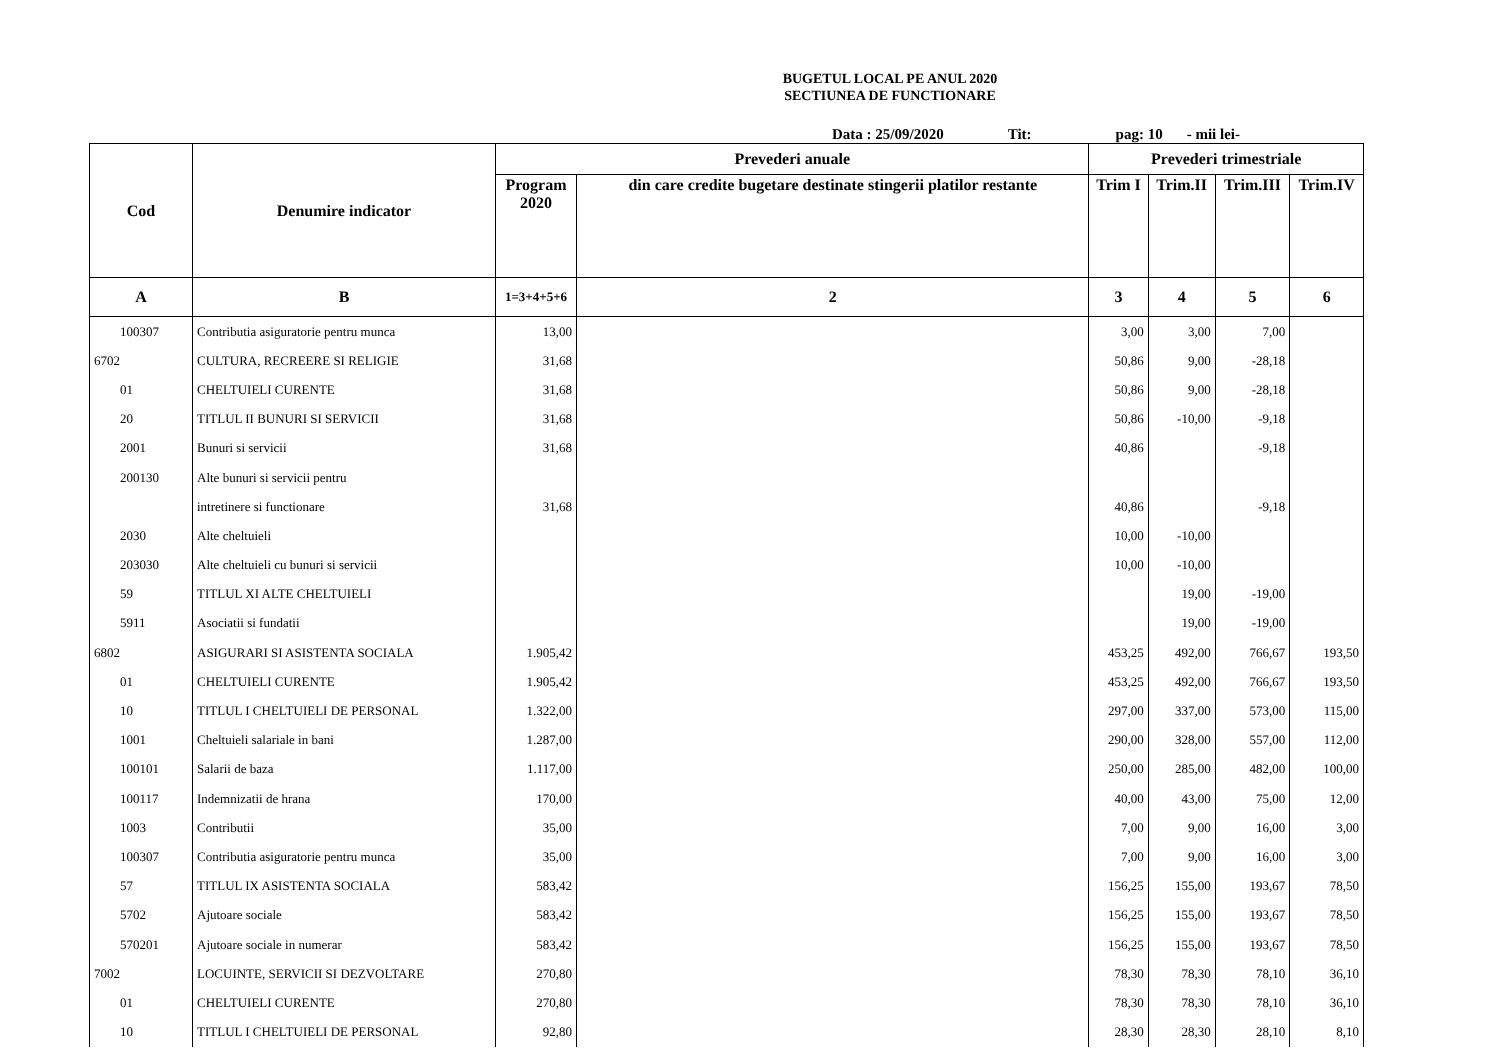BUGETUL LOCAL PE ANUL 2020
SECTIUNEA DE FUNCTIONARE
Data : 25/09/2020 Tit: pag: 10 - mii lei-
| Cod | Denumire indicator | Prevederi anuale | | Prevederi trimestriale | | | |
| --- | --- | --- | --- | --- | --- | --- | --- |
| | | Program 2020 | din care credite bugetare destinate stingerii platilor restante | Trim I | Trim.II | Trim.III | Trim.IV |
| A | B | 1=3+4+5+6 | 2 | 3 | 4 | 5 | 6 |
| 100307 | Contributia asiguratorie pentru munca | 13,00 | | 3,00 | 3,00 | 7,00 | |
| 6702 | CULTURA, RECREERE SI RELIGIE | 31,68 | | 50,86 | 9,00 | -28,18 | |
| 01 | CHELTUIELI CURENTE | 31,68 | | 50,86 | 9,00 | -28,18 | |
| 20 | TITLUL II BUNURI SI SERVICII | 31,68 | | 50,86 | -10,00 | -9,18 | |
| 2001 | Bunuri si servicii | 31,68 | | 40,86 | | -9,18 | |
| 200130 | Alte bunuri si servicii pentru | | | | | | |
| | intretinere si functionare | 31,68 | | 40,86 | | -9,18 | |
| 2030 | Alte cheltuieli | | | 10,00 | -10,00 | | |
| 203030 | Alte cheltuieli cu bunuri si servicii | | | 10,00 | -10,00 | | |
| 59 | TITLUL XI ALTE CHELTUIELI | | | | 19,00 | -19,00 | |
| 5911 | Asociatii si fundatii | | | | 19,00 | -19,00 | |
| 6802 | ASIGURARI SI ASISTENTA SOCIALA | 1.905,42 | | 453,25 | 492,00 | 766,67 | 193,50 |
| 01 | CHELTUIELI CURENTE | 1.905,42 | | 453,25 | 492,00 | 766,67 | 193,50 |
| 10 | TITLUL I CHELTUIELI DE PERSONAL | 1.322,00 | | 297,00 | 337,00 | 573,00 | 115,00 |
| 1001 | Cheltuieli salariale in bani | 1.287,00 | | 290,00 | 328,00 | 557,00 | 112,00 |
| 100101 | Salarii de baza | 1.117,00 | | 250,00 | 285,00 | 482,00 | 100,00 |
| 100117 | Indemnizatii de hrana | 170,00 | | 40,00 | 43,00 | 75,00 | 12,00 |
| 1003 | Contributii | 35,00 | | 7,00 | 9,00 | 16,00 | 3,00 |
| 100307 | Contributia asiguratorie pentru munca | 35,00 | | 7,00 | 9,00 | 16,00 | 3,00 |
| 57 | TITLUL IX ASISTENTA SOCIALA | 583,42 | | 156,25 | 155,00 | 193,67 | 78,50 |
| 5702 | Ajutoare sociale | 583,42 | | 156,25 | 155,00 | 193,67 | 78,50 |
| 570201 | Ajutoare sociale in numerar | 583,42 | | 156,25 | 155,00 | 193,67 | 78,50 |
| 7002 | LOCUINTE, SERVICII SI DEZVOLTARE | 270,80 | | 78,30 | 78,30 | 78,10 | 36,10 |
| 01 | CHELTUIELI CURENTE | 270,80 | | 78,30 | 78,30 | 78,10 | 36,10 |
| 10 | TITLUL I CHELTUIELI DE PERSONAL | 92,80 | | 28,30 | 28,30 | 28,10 | 8,10 |